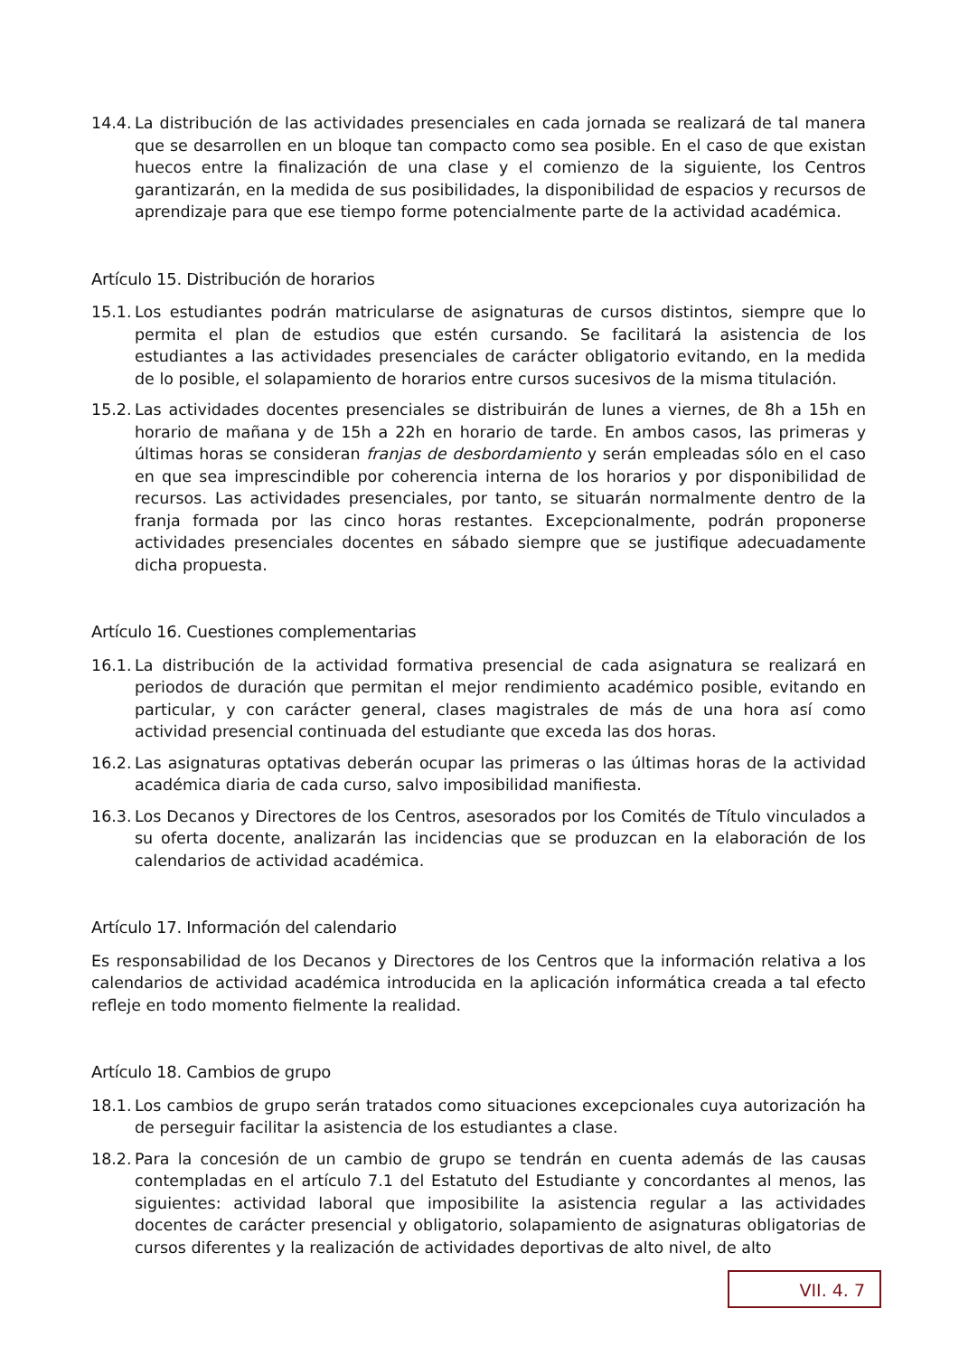14.4. La distribución de las actividades presenciales en cada jornada se realizará de tal manera que se desarrollen en un bloque tan compacto como sea posible. En el caso de que existan huecos entre la finalización de una clase y el comienzo de la siguiente, los Centros garantizarán, en la medida de sus posibilidades, la disponibilidad de espacios y recursos de aprendizaje para que ese tiempo forme potencialmente parte de la actividad académica.
Artículo 15. Distribución de horarios
15.1. Los estudiantes podrán matricularse de asignaturas de cursos distintos, siempre que lo permita el plan de estudios que estén cursando. Se facilitará la asistencia de los estudiantes a las actividades presenciales de carácter obligatorio evitando, en la medida de lo posible, el solapamiento de horarios entre cursos sucesivos de la misma titulación.
15.2. Las actividades docentes presenciales se distribuirán de lunes a viernes, de 8h a 15h en horario de mañana y de 15h a 22h en horario de tarde. En ambos casos, las primeras y últimas horas se consideran franjas de desbordamiento y serán empleadas sólo en el caso en que sea imprescindible por coherencia interna de los horarios y por disponibilidad de recursos. Las actividades presenciales, por tanto, se situarán normalmente dentro de la franja formada por las cinco horas restantes. Excepcionalmente, podrán proponerse actividades presenciales docentes en sábado siempre que se justifique adecuadamente dicha propuesta.
Artículo 16. Cuestiones complementarias
16.1. La distribución de la actividad formativa presencial de cada asignatura se realizará en periodos de duración que permitan el mejor rendimiento académico posible, evitando en particular, y con carácter general, clases magistrales de más de una hora así como actividad presencial continuada del estudiante que exceda las dos horas.
16.2. Las asignaturas optativas deberán ocupar las primeras o las últimas horas de la actividad académica diaria de cada curso, salvo imposibilidad manifiesta.
16.3. Los Decanos y Directores de los Centros, asesorados por los Comités de Título vinculados a su oferta docente, analizarán las incidencias que se produzcan en la elaboración de los calendarios de actividad académica.
Artículo 17. Información del calendario
Es responsabilidad de los Decanos y Directores de los Centros que la información relativa a los calendarios de actividad académica introducida en la aplicación informática creada a tal efecto refleje en todo momento fielmente la realidad.
Artículo 18. Cambios de grupo
18.1. Los cambios de grupo serán tratados como situaciones excepcionales cuya autorización ha de perseguir facilitar la asistencia de los estudiantes a clase.
18.2. Para la concesión de un cambio de grupo se tendrán en cuenta además de las causas contempladas en el artículo 7.1 del Estatuto del Estudiante y concordantes al menos, las siguientes: actividad laboral que imposibilite la asistencia regular a las actividades docentes de carácter presencial y obligatorio, solapamiento de asignaturas obligatorias de cursos diferentes y la realización de actividades deportivas de alto nivel, de alto
VII. 4. 7